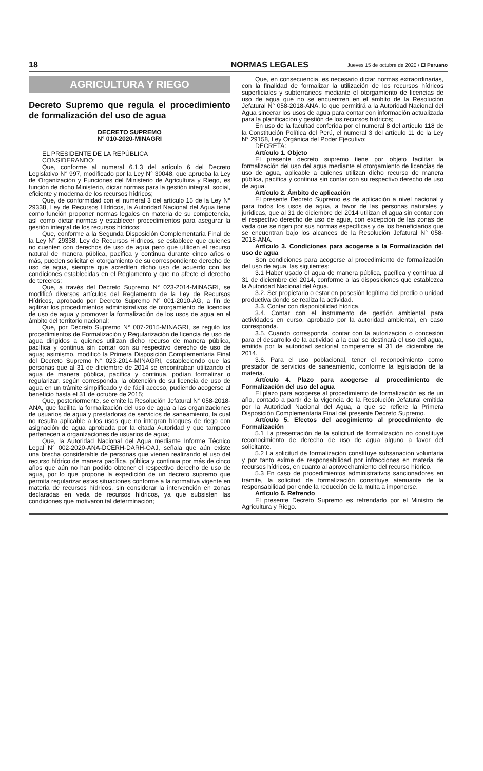18 NORMAS LEGALES Jueves 15 de octubre de 2020 / El Peruano
AGRICULTURA Y RIEGO
Decreto Supremo que regula el procedimiento de formalización del uso de agua
DECRETO SUPREMO
N° 010-2020-MINAGRI
EL PRESIDENTE DE LA REPÚBLICA
CONSIDERANDO:
Que, conforme al numeral 6.1.3 del artículo 6 del Decreto Legislativo N° 997, modificado por la Ley N° 30048, que aprueba la Ley de Organización y Funciones del Ministerio de Agricultura y Riego, es función de dicho Ministerio, dictar normas para la gestión integral, social, eficiente y moderna de los recursos hídricos;
Que, de conformidad con el numeral 3 del artículo 15 de la Ley N° 29338, Ley de Recursos Hídricos, la Autoridad Nacional del Agua tiene como función proponer normas legales en materia de su competencia, así como dictar normas y establecer procedimientos para asegurar la gestión integral de los recursos hídricos;
Que, conforme a la Segunda Disposición Complementaria Final de la Ley N° 29338, Ley de Recursos Hídricos, se establece que quienes no cuenten con derechos de uso de agua pero que utilicen el recurso natural de manera pública, pacífica y continua durante cinco años o más, pueden solicitar el otorgamiento de su correspondiente derecho de uso de agua, siempre que acrediten dicho uso de acuerdo con las condiciones establecidas en el Reglamento y que no afecte el derecho de terceros;
Que, a través del Decreto Supremo N° 023-2014-MINAGRI, se modificó diversos artículos del Reglamento de la Ley de Recursos Hídricos, aprobado por Decreto Supremo N° 001-2010-AG, a fin de agilizar los procedimientos administrativos de otorgamiento de licencias de uso de agua y promover la formalización de los usos de agua en el ámbito del territorio nacional;
Que, por Decreto Supremo N° 007-2015-MINAGRI, se reguló los procedimientos de Formalización y Regularización de licencia de uso de agua dirigidos a quienes utilizan dicho recurso de manera pública, pacífica y continua sin contar con su respectivo derecho de uso de agua; asimismo, modificó la Primera Disposición Complementaria Final del Decreto Supremo N° 023-2014-MINAGRI, estableciendo que las personas que al 31 de diciembre de 2014 se encontraban utilizando el agua de manera pública, pacífica y continua, podían formalizar o regularizar, según corresponda, la obtención de su licencia de uso de agua en un trámite simplificado y de fácil acceso, pudiendo acogerse al beneficio hasta el 31 de octubre de 2015;
Que, posteriormente, se emite la Resolución Jefatural N° 058-2018-ANA, que facilita la formalización del uso de agua a las organizaciones de usuarios de agua y prestadoras de servicios de saneamiento, la cual no resulta aplicable a los usos que no integran bloques de riego con asignación de agua aprobada por la citada Autoridad y que tampoco pertenecen a organizaciones de usuarios de agua;
Que, la Autoridad Nacional del Agua mediante Informe Técnico Legal N° 002-2020-ANA-DCERH-DARH-OAJ, señala que aún existe una brecha considerable de personas que vienen realizando el uso del recurso hídrico de manera pacífica, pública y continua por más de cinco años que aún no han podido obtener el respectivo derecho de uso de agua, por lo que propone la expedición de un decreto supremo que permita regularizar estas situaciones conforme a la normativa vigente en materia de recursos hídricos, sin considerar la intervención en zonas declaradas en veda de recursos hídricos, ya que subsisten las condiciones que motivaron tal determinación;
Que, en consecuencia, es necesario dictar normas extraordinarias, con la finalidad de formalizar la utilización de los recursos hídricos superficiales y subterráneos mediante el otorgamiento de licencias de uso de agua que no se encuentren en el ámbito de la Resolución Jefatural N° 058-2018-ANA, lo que permitirá a la Autoridad Nacional del Agua sincerar los usos de agua para contar con información actualizada para la planificación y gestión de los recursos hídricos;
En uso de la facultad conferida por el numeral 8 del artículo 118 de la Constitución Política del Perú, el numeral 3 del artículo 11 de la Ley N° 29158, Ley Orgánica del Poder Ejecutivo;
DECRETA:
Artículo 1. Objeto
El presente decreto supremo tiene por objeto facilitar la formalización del uso del agua mediante el otorgamiento de licencias de uso de agua, aplicable a quienes utilizan dicho recurso de manera pública, pacífica y continua sin contar con su respectivo derecho de uso de agua.
Artículo 2. Ámbito de aplicación
El presente Decreto Supremo es de aplicación a nivel nacional y para todos los usos de agua, a favor de las personas naturales y jurídicas, que al 31 de diciembre del 2014 utilizan el agua sin contar con el respectivo derecho de uso de agua, con excepción de las zonas de veda que se rigen por sus normas específicas y de los beneficiarios que se encuentran bajo los alcances de la Resolución Jefatural N° 058-2018-ANA.
Artículo 3. Condiciones para acogerse a la Formalización del uso de agua
Son condiciones para acogerse al procedimiento de formalización del uso de agua, las siguientes:
3.1 Haber usado el agua de manera pública, pacífica y continua al 31 de diciembre del 2014, conforme a las disposiciones que establezca la Autoridad Nacional del Agua.
3.2. Ser propietario o estar en posesión legítima del predio o unidad productiva donde se realiza la actividad.
3.3. Contar con disponibilidad hídrica.
3.4. Contar con el instrumento de gestión ambiental para actividades en curso, aprobado por la autoridad ambiental, en caso corresponda.
3.5. Cuando corresponda, contar con la autorización o concesión para el desarrollo de la actividad a la cual se destinará el uso del agua, emitida por la autoridad sectorial competente al 31 de diciembre de 2014.
3.6. Para el uso poblacional, tener el reconocimiento como prestador de servicios de saneamiento, conforme la legislación de la materia.
Artículo 4. Plazo para acogerse al procedimiento de Formalización del uso del agua
El plazo para acogerse al procedimiento de formalización es de un año, contado a partir de la vigencia de la Resolución Jefatural emitida por la Autoridad Nacional del Agua, a que se refiere la Primera Disposición Complementaria Final del presente Decreto Supremo.
Artículo 5. Efectos del acogimiento al procedimiento de Formalización
5.1 La presentación de la solicitud de formalización no constituye reconocimiento de derecho de uso de agua alguno a favor del solicitante.
5.2 La solicitud de formalización constituye subsanación voluntaria y por tanto exime de responsabilidad por infracciones en materia de recursos hídricos, en cuanto al aprovechamiento del recurso hídrico.
5.3 En caso de procedimientos administrativos sancionadores en trámite, la solicitud de formalización constituye atenuante de la responsabilidad por ende la reducción de la multa a imponerse.
Artículo 6. Refrendo
El presente Decreto Supremo es refrendado por el Ministro de Agricultura y Riego.